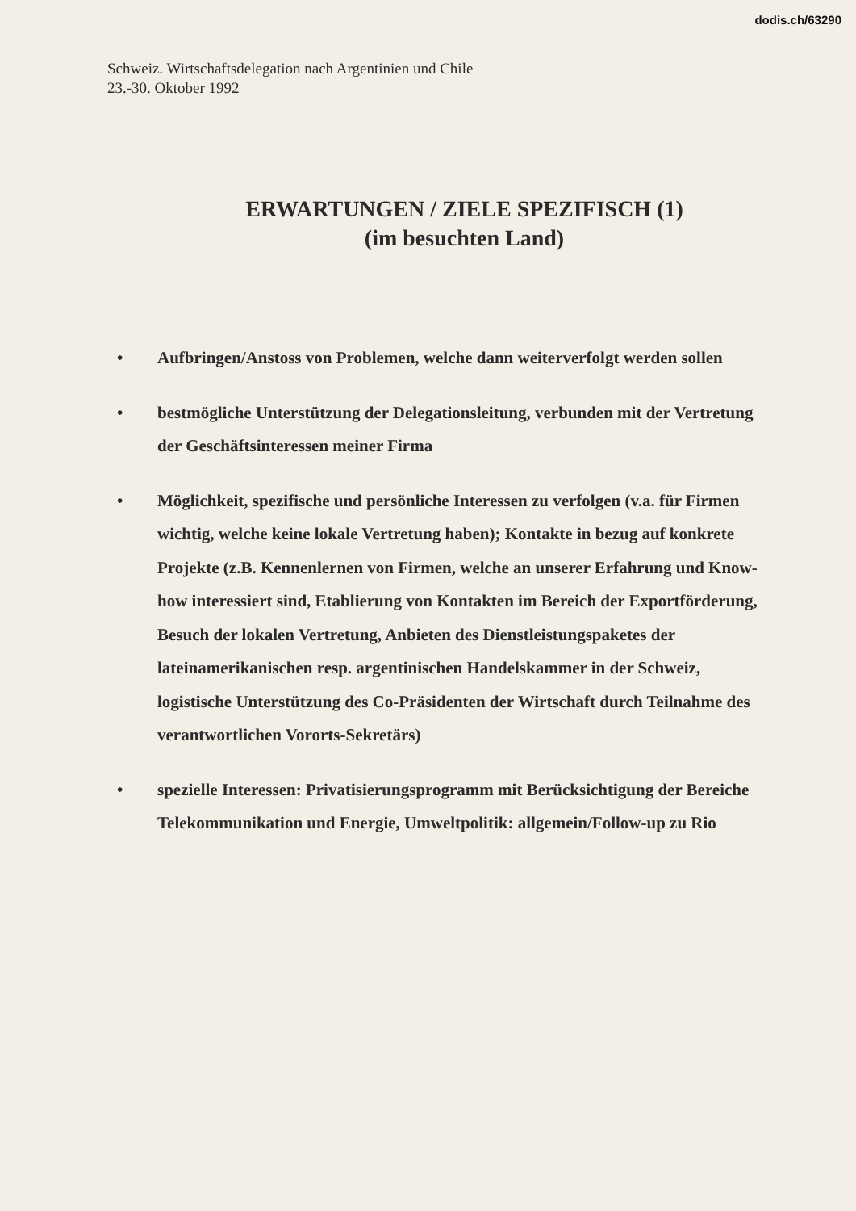dodis.ch/63290
Schweiz. Wirtschaftsdelegation nach Argentinien und Chile
23.-30. Oktober 1992
ERWARTUNGEN / ZIELE SPEZIFISCH (1)
(im besuchten Land)
• Aufbringen/Anstoss von Problemen, welche dann weiterverfolgt werden sollen
• bestmögliche Unterstützung der Delegationsleitung, verbunden mit der Vertretung der Geschäftsinteressen meiner Firma
• Möglichkeit, spezifische und persönliche Interessen zu verfolgen (v.a. für Firmen wichtig, welche keine lokale Vertretung haben); Kontakte in bezug auf konkrete Projekte (z.B. Kennenlernen von Firmen, welche an unserer Erfahrung und Know-how interessiert sind, Etablierung von Kontakten im Bereich der Exportförderung, Besuch der lokalen Vertretung, Anbieten des Dienstleistungspaketes der lateinamerikanischen resp. argentinischen Handelskammer in der Schweiz, logistische Unterstützung des Co-Präsidenten der Wirtschaft durch Teilnahme des verantwortlichen Vororts-Sekretärs)
• spezielle Interessen: Privatisierungsprogramm mit Berücksichtigung der Bereiche Telekommunikation und Energie, Umweltpolitik: allgemein/Follow-up zu Rio